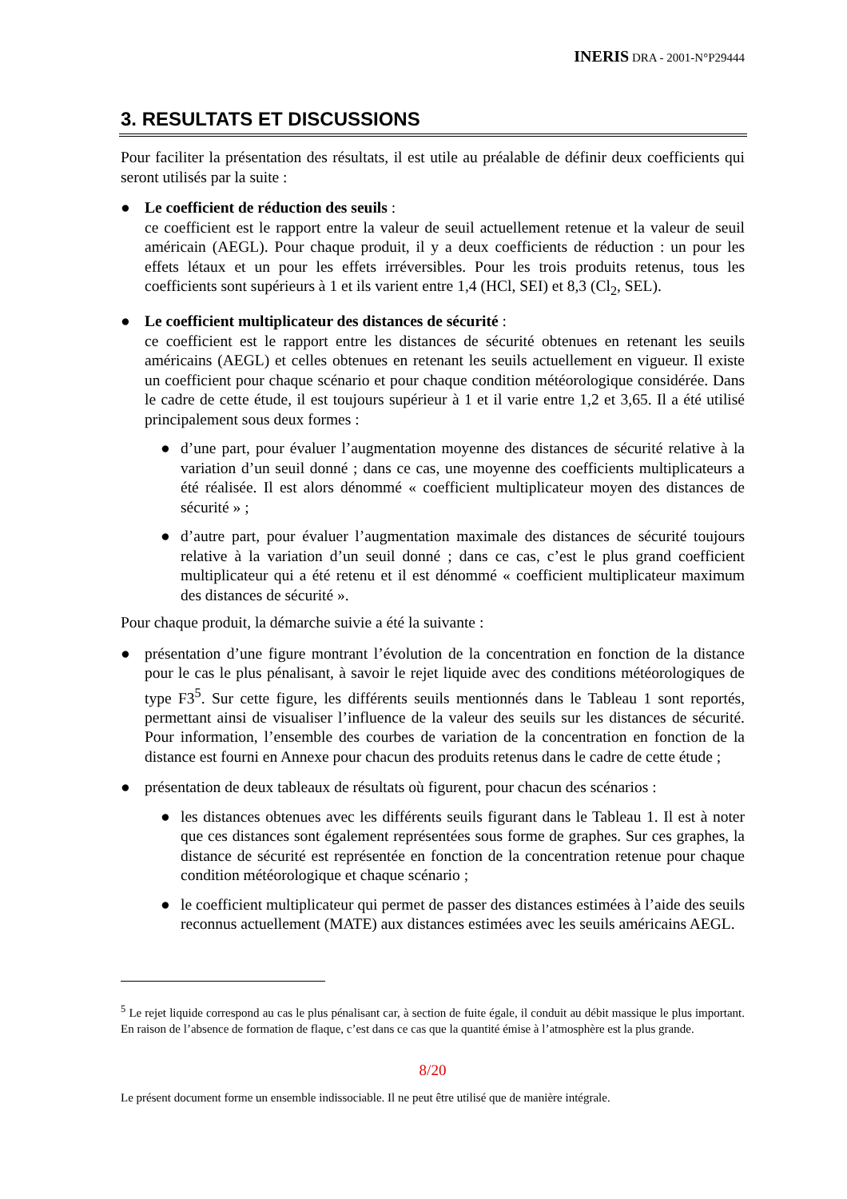INERIS DRA - 2001-N°P29444
3. RESULTATS ET DISCUSSIONS
Pour faciliter la présentation des résultats, il est utile au préalable de définir deux coefficients qui seront utilisés par la suite :
● Le coefficient de réduction des seuils :
ce coefficient est le rapport entre la valeur de seuil actuellement retenue et la valeur de seuil américain (AEGL). Pour chaque produit, il y a deux coefficients de réduction : un pour les effets létaux et un pour les effets irréversibles. Pour les trois produits retenus, tous les coefficients sont supérieurs à 1 et ils varient entre 1,4 (HCl, SEI) et 8,3 (Cl<sub>2</sub>, SEL).
● Le coefficient multiplicateur des distances de sécurité :
ce coefficient est le rapport entre les distances de sécurité obtenues en retenant les seuils américains (AEGL) et celles obtenues en retenant les seuils actuellement en vigueur. Il existe un coefficient pour chaque scénario et pour chaque condition météorologique considérée. Dans le cadre de cette étude, il est toujours supérieur à 1 et il varie entre 1,2 et 3,65. Il a été utilisé principalement sous deux formes :
● d’une part, pour évaluer l’augmentation moyenne des distances de sécurité relative à la variation d’un seuil donné ; dans ce cas, une moyenne des coefficients multiplicateurs a été réalisée. Il est alors dénommé « coefficient multiplicateur moyen des distances de sécurité » ;
● d’autre part, pour évaluer l’augmentation maximale des distances de sécurité toujours relative à la variation d’un seuil donné ; dans ce cas, c’est le plus grand coefficient multiplicateur qui a été retenu et il est dénommé « coefficient multiplicateur maximum des distances de sécurité ».
Pour chaque produit, la démarche suivie a été la suivante :
● présentation d’une figure montrant l’évolution de la concentration en fonction de la distance pour le cas le plus pénalisant, à savoir le rejet liquide avec des conditions météorologiques de type F3<sup>5</sup>. Sur cette figure, les différents seuils mentionnés dans le Tableau 1 sont reportés, permettant ainsi de visualiser l’influence de la valeur des seuils sur les distances de sécurité. Pour information, l’ensemble des courbes de variation de la concentration en fonction de la distance est fourni en Annexe pour chacun des produits retenus dans le cadre de cette étude ;
● présentation de deux tableaux de résultats où figurent, pour chacun des scénarios :
● les distances obtenues avec les différents seuils figurant dans le Tableau 1. Il est à noter que ces distances sont également représentées sous forme de graphes. Sur ces graphes, la distance de sécurité est représentée en fonction de la concentration retenue pour chaque condition météorologique et chaque scénario ;
● le coefficient multiplicateur qui permet de passer des distances estimées à l’aide des seuils reconnus actuellement (MATE) aux distances estimées avec les seuils américains AEGL.
<sup>5</sup> Le rejet liquide correspond au cas le plus pénalisant car, à section de fuite égale, il conduit au débit massique le plus important. En raison de l’absence de formation de flaque, c’est dans ce cas que la quantité émise à l’atmosphère est la plus grande.
8/20
Le présent document forme un ensemble indissociable. Il ne peut être utilisé que de manière intégrale.